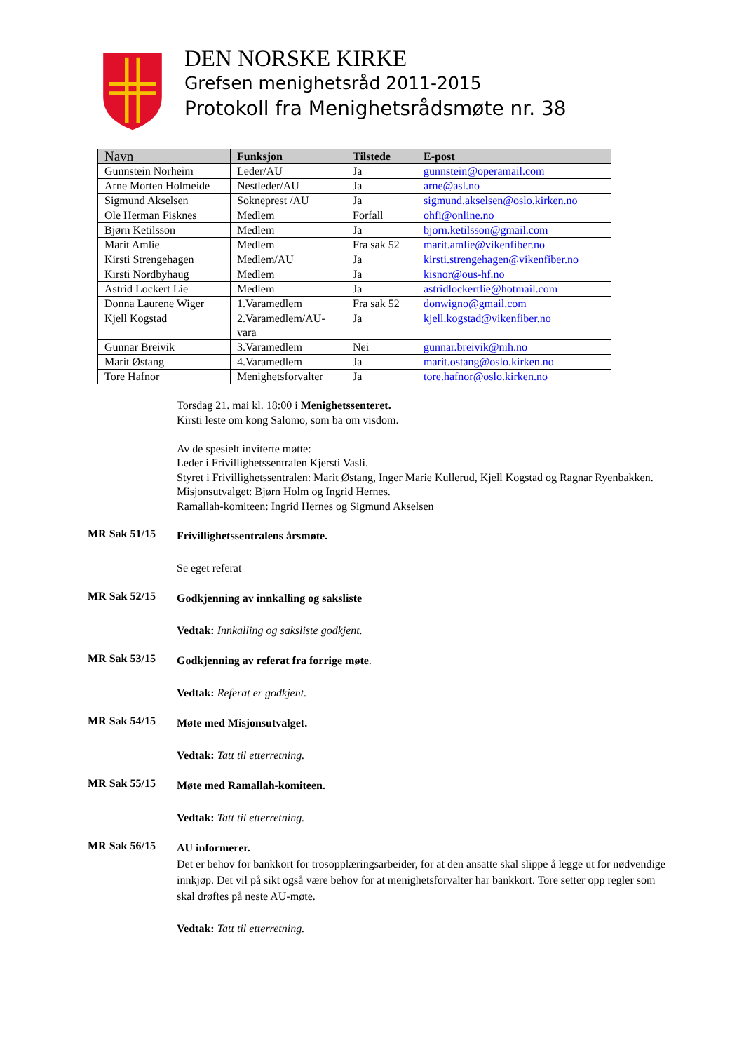DEN NORSKE KIRKE
Grefsen menighetsråd 2011-2015
Protokoll fra Menighetsrådsmøte nr. 38
| Navn | Funksjon | Tilstede | E-post |
| --- | --- | --- | --- |
| Gunnstein Norheim | Leder/AU | Ja | gunnstein@operamail.com |
| Arne Morten Holmeide | Nestleder/AU | Ja | arne@asl.no |
| Sigmund Akselsen | Sokneprest /AU | Ja | sigmund.akselsen@oslo.kirken.no |
| Ole Herman Fisknes | Medlem | Forfall | ohfi@online.no |
| Bjørn Ketilsson | Medlem | Ja | bjorn.ketilsson@gmail.com |
| Marit Amlie | Medlem | Fra sak 52 | marit.amlie@vikenfiber.no |
| Kirsti Strengehagen | Medlem/AU | Ja | kirsti.strengehagen@vikenfiber.no |
| Kirsti Nordbyhaug | Medlem | Ja | kisnor@ous-hf.no |
| Astrid Lockert Lie | Medlem | Ja | astridlockertlie@hotmail.com |
| Donna Laurene Wiger | 1.Varamedlem | Fra sak 52 | donwigno@gmail.com |
| Kjell Kogstad | 2.Varamedlem/AU-vara | Ja | kjell.kogstad@vikenfiber.no |
| Gunnar Breivik | 3.Varamedlem | Nei | gunnar.breivik@nih.no |
| Marit Østang | 4.Varamedlem | Ja | marit.ostang@oslo.kirken.no |
| Tore Hafnor | Menighetsforvalter | Ja | tore.hafnor@oslo.kirken.no |
Torsdag 21. mai kl. 18:00 i Menighetssenteret.
Kirsti leste om kong Salomo, som ba om visdom.
Av de spesielt inviterte møtte:
Leder i Frivillighetssentralen Kjersti Vasli.
Styret i Frivillighetssentralen: Marit Østang, Inger Marie Kullerud, Kjell Kogstad og Ragnar Ryenbakken.
Misjonsutvalget: Bjørn Holm og Ingrid Hernes.
Ramallah-komiteen: Ingrid Hernes og Sigmund Akselsen
MR Sak 51/15
Frivillighetssentralens årsmøte.
Se eget referat
MR Sak 52/15
Godkjenning av innkalling og saksliste
Vedtak: Innkalling og saksliste godkjent.
MR Sak 53/15
Godkjenning av referat fra forrige møte.
Vedtak: Referat er godkjent.
MR Sak 54/15
Møte med Misjonsutvalget.
Vedtak: Tatt til etterretning.
MR Sak 55/15
Møte med Ramallah-komiteen.
Vedtak: Tatt til etterretning.
MR Sak 56/15
AU informerer.
Det er behov for bankkort for trosopplæringsarbeider, for at den ansatte skal slippe å legge ut for nødvendige innkjøp. Det vil på sikt også være behov for at menighetsforvalter har bankkort. Tore setter opp regler som skal drøftes på neste AU-møte.
Vedtak: Tatt til etterretning.